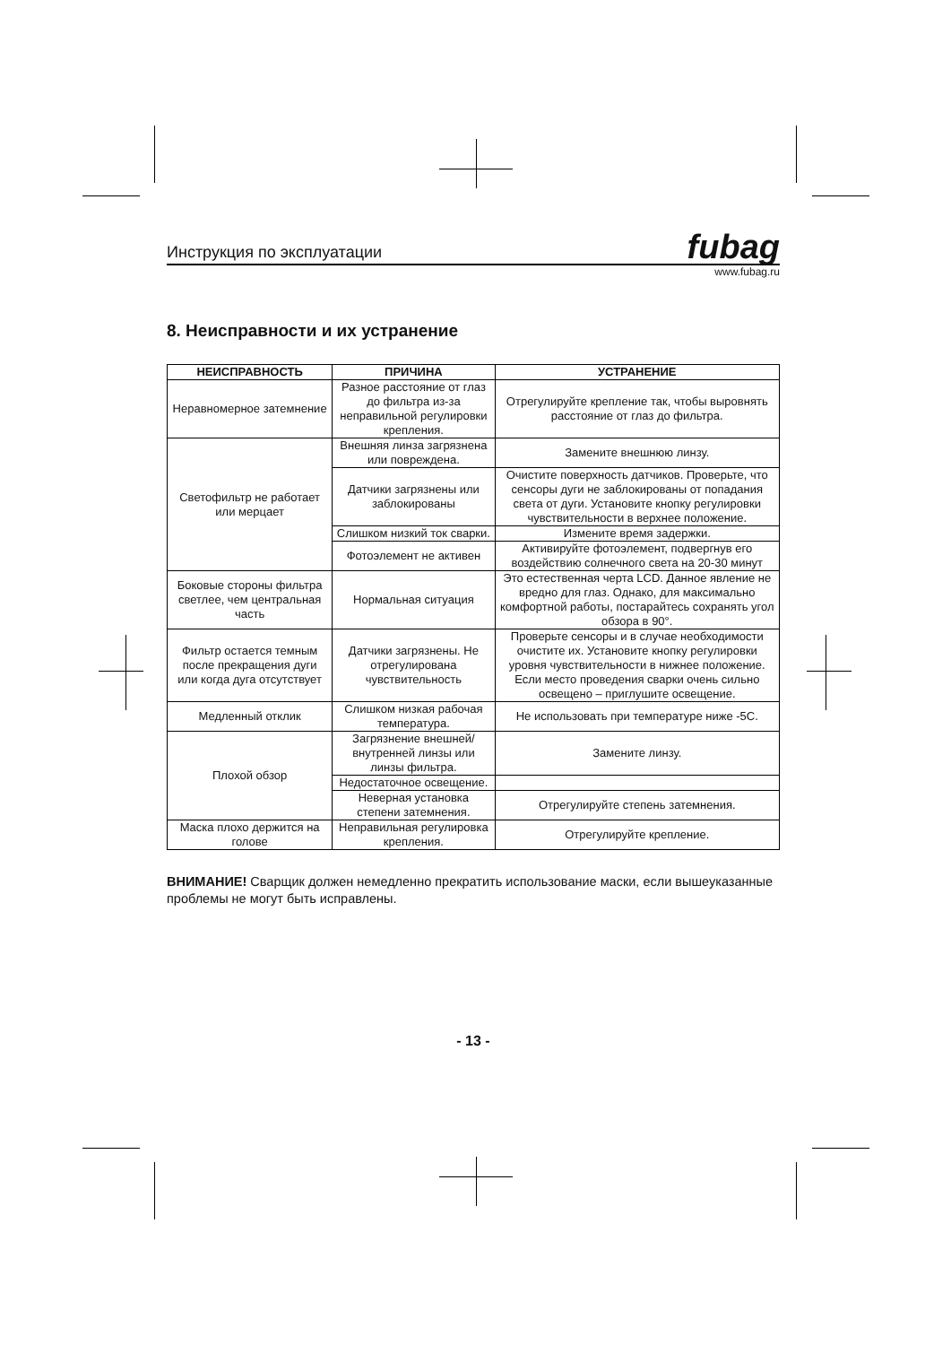Инструкция по эксплуатации
fubag
www.fubag.ru
8. Неисправности и их устранение
| НЕИСПРАВНОСТЬ | ПРИЧИНА | УСТРАНЕНИЕ |
| --- | --- | --- |
| Неравномерное затемнение | Разное расстояние от глаз до фильтра из-за неправильной регулировки крепления. | Отрегулируйте крепление так, чтобы выровнять расстояние от глаз до фильтра. |
| Светофильтр не работает или мерцает | Внешняя линза загрязнена или повреждена. | Замените внешнюю линзу. |
| | Датчики загрязнены или заблокированы | Очистите поверхность датчиков. Проверьте, что сенсоры дуги не заблокированы от попадания света от дуги. Установите кнопку регулировки чувствительности в верхнее положение. |
| | Слишком низкий ток сварки. | Измените время задержки. |
| | Фотоэлемент не активен | Активируйте фотоэлемент, подвергнув его воздействию солнечного света на 20-30 минут |
| Боковые стороны фильтра светлее, чем центральная часть | Нормальная ситуация | Это естественная черта LCD. Данное явление не вредно для глаз. Однако, для максимально комфортной работы, постарайтесь сохранять угол обзора в 90°. |
| Фильтр остается темным после прекращения дуги или когда дуга отсутствует | Датчики загрязнены. Не отрегулирована чувствительность | Проверьте сенсоры и в случае необходимости очистите их. Установите кнопку регулировки уровня чувствительности в нижнее положение. Если место проведения сварки очень сильно освещено – приглушите освещение. |
| Медленный отклик | Слишком низкая рабочая температура. | Не использовать при температуре ниже -5С. |
| Плохой обзор | Загрязнение внешней/внутренней линзы или линзы фильтра. | Замените линзу. |
| | Недостаточное освещение. | |
| | Неверная установка степени затемнения. | Отрегулируйте степень затемнения. |
| Маска плохо держится на голове | Неправильная регулировка крепления. | Отрегулируйте крепление. |
ВНИМАНИЕ! Сварщик должен немедленно прекратить использование маски, если вышеуказанные проблемы не могут быть исправлены.
- 13 -